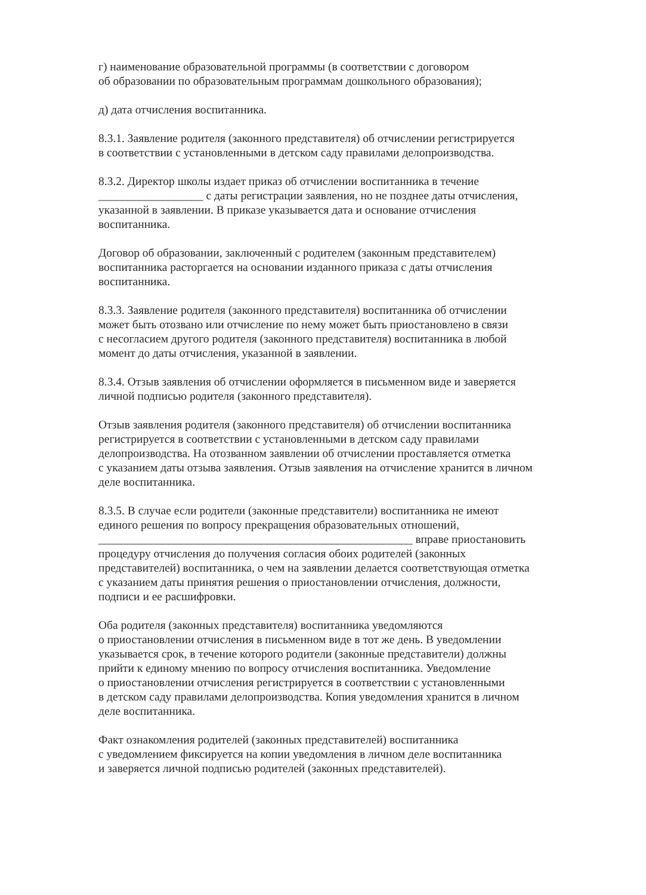г) наименование образовательной программы (в соответствии с договором
об образовании по образовательным программам дошкольного образования);
д) дата отчисления воспитанника.
8.3.1. Заявление родителя (законного представителя) об отчислении регистрируется
в соответствии с установленными в детском саду правилами делопроизводства.
8.3.2. Директор школы издает приказ об отчислении воспитанника в течение
__________________ с даты регистрации заявления, но не позднее даты отчисления,
указанной в заявлении. В приказе указывается дата и основание отчисления
воспитанника.
Договор об образовании, заключенный с родителем (законным представителем)
воспитанника расторгается на основании изданного приказа с даты отчисления
воспитанника.
8.3.3. Заявление родителя (законного представителя) воспитанника об отчислении
может быть отозвано или отчисление по нему может быть приостановлено в связи
с несогласием другого родителя (законного представителя) воспитанника в любой
момент до даты отчисления, указанной в заявлении.
8.3.4. Отзыв заявления об отчислении оформляется в письменном виде и заверяется
личной подписью родителя (законного представителя).
Отзыв заявления родителя (законного представителя) об отчислении воспитанника
регистрируется в соответствии с установленными в детском саду правилами
делопроизводства. На отозванном заявлении об отчислении проставляется отметка
с указанием даты отзыва заявления. Отзыв заявления на отчисление хранится в личном
деле воспитанника.
8.3.5. В случае если родители (законные представители) воспитанника не имеют
единого решения по вопросу прекращения образовательных отношений,
______________________________________________________ вправе приостановить
процедуру отчисления до получения согласия обоих родителей (законных
представителей) воспитанника, о чем на заявлении делается соответствующая отметка
с указанием даты принятия решения о приостановлении отчисления, должности,
подписи и ее расшифровки.
Оба родителя (законных представителя) воспитанника уведомляются
о приостановлении отчисления в письменном виде в тот же день. В уведомлении
указывается срок, в течение которого родители (законные представители) должны
прийти к единому мнению по вопросу отчисления воспитанника. Уведомление
о приостановлении отчисления регистрируется в соответствии с установленными
в детском саду правилами делопроизводства. Копия уведомления хранится в личном
деле воспитанника.
Факт ознакомления родителей (законных представителей) воспитанника
с уведомлением фиксируется на копии уведомления в личном деле воспитанника
и заверяется личной подписью родителей (законных представителей).